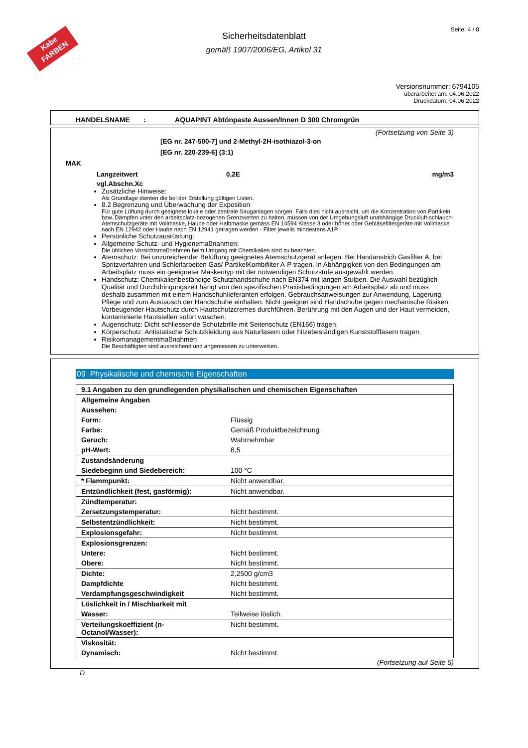Kabe FARBEN
Seite: 4 / 8
Sicherheitsdatenblatt
gemäß 1907/2006/EG, Artikel 31
Versionsnummer: 6794105
überarbeitet am: 04.06.2022
Druckdatum: 04.06.2022
HANDELSNAME : AQUAPINT Abtönpaste Aussen/Innen D 300 Chromgrün
(Fortsetzung von Seite 3)
[EG nr. 247-500-7] und 2-Methyl-2H-isothiazol-3-on
[EG nr. 220-239-6] (3:1)
MAK
Langzeitwert 0,2E mg/m3
vgl.Abschn.Xc
Zusätzliche Hinweise:
Als Grundlage dienten die bei der Erstellung gültigen Listen.
8.2 Begrenzung und Überwachung der Exposition
Für gute Lüftung durch geeignete lokale oder zentrale Sauganlagen sorgen. Falls dies nicht ausreicht, um die Konzentration von Partikeln bzw. Dämpfen unter den arbeitsplatz-bezogenen Grenzwerten zu halten, müssen von der Umgebungsluft unabhängige Druckluft-schlauch-Atemschutzgeräte mit Vollmaske, Haube oder Halbmaske gemäss EN 14594 Klasse 3 oder höher oder Gebläsefiltergeräte mit Vollmaske nach EN 12942 oder Haube nach EN 12941 getragen werden - Filter jeweils mindestens A1P.
Persönliche Schutzausrüstung:
Allgemeine Schutz- und Hygienemaßnahmen:
Die üblichen Vorsichtsmaßnahmen beim Umgang mit Chemikalien sind zu beachten.
Atemschutz: Bei unzureichender Belüftung geeignetes Atemschutzgerät anlegen. Bei Handanstrich Gasfilter A, bei Spritzverfahren und Schleifarbeiten Gas/ PartikelKombifilter A-P tragen. In Abhängigkeit von den Bedingungen am Arbeitsplatz muss ein geeigneter Maskentyp mit der notwendigen Schutzstufe ausgewählt werden.
Handschutz: Chemikalienbeständige Schutzhandschuhe nach EN374 mit langen Stulpen. Die Auswahl bezüglich Qualität und Durchdringungszeit hängt von den spezifischen Praxisbedingungen am Arbeitsplatz ab und muss deshalb zusammen mit einem Handschuhlieferanten erfolgen. Gebrauchsanweisungen zur Anwendung, Lagerung, Pflege und zum Austausch der Handschuhe einhalten. Nicht geeignet sind Handschuhe gegen mechanische Risiken. Vorbeugender Hautschutz durch Hautschutzcremes durchführen. Berührung mit den Augen und der Haut vermeiden, kontaminierte Hautstellen sofort waschen.
Augenschutz: Dicht schliessende Schutzbrille mit Seitenschutz (EN166) tragen.
Körperschutz: Antistatische Schutzkleidung aus Naturfasern oder hitzebeständigen Kunststofffasern tragen.
Risikomanagementmaßnahmen
Die Beschäftigten sind ausreichend und angemessen zu unterweisen.
09 Physikalische und chemische Eigenschaften
| 9.1 Angaben zu den grundlegenden physikalischen und chemischen Eigenschaften | |
| Allgemeine Angaben | |
| Aussehen: | |
| Form: | Flüssig |
| Farbe: | Gemäß Produktbezeichnung |
| Geruch: | Wahrnehmbar |
| pH-Wert: | 8,5 |
| Zustandsänderung | |
| Siedebeginn und Siedebereich: | 100 °C |
| * Flammpunkt: | Nicht anwendbar. |
| Entzündlichkeit (fest, gasförmig): | Nicht anwendbar. |
| Zündtemperatur: | |
| Zersetzungstemperatur: | Nicht bestimmt. |
| Selbstentzündlichkeit: | Nicht bestimmt. |
| Explosionsgefahr: | Nicht bestimmt. |
| Explosionsgrenzen: | |
| Untere: | Nicht bestimmt. |
| Obere: | Nicht bestimmt. |
| Dichte: | 2,2500 g/cm3 |
| Dampfdichte | Nicht bestimmt. |
| Verdampfungsgeschwindigkeit | Nicht bestimmt. |
| Löslichkeit in / Mischbarkeit mit | |
| Wasser: | Teilweise löslich. |
| Verteilungskoeffizient (n-Octanol/Wasser): | Nicht bestimmt. |
| Viskosität: | |
| Dynamisch: | Nicht bestimmt. |
(Fortsetzung auf Seite 5)
D